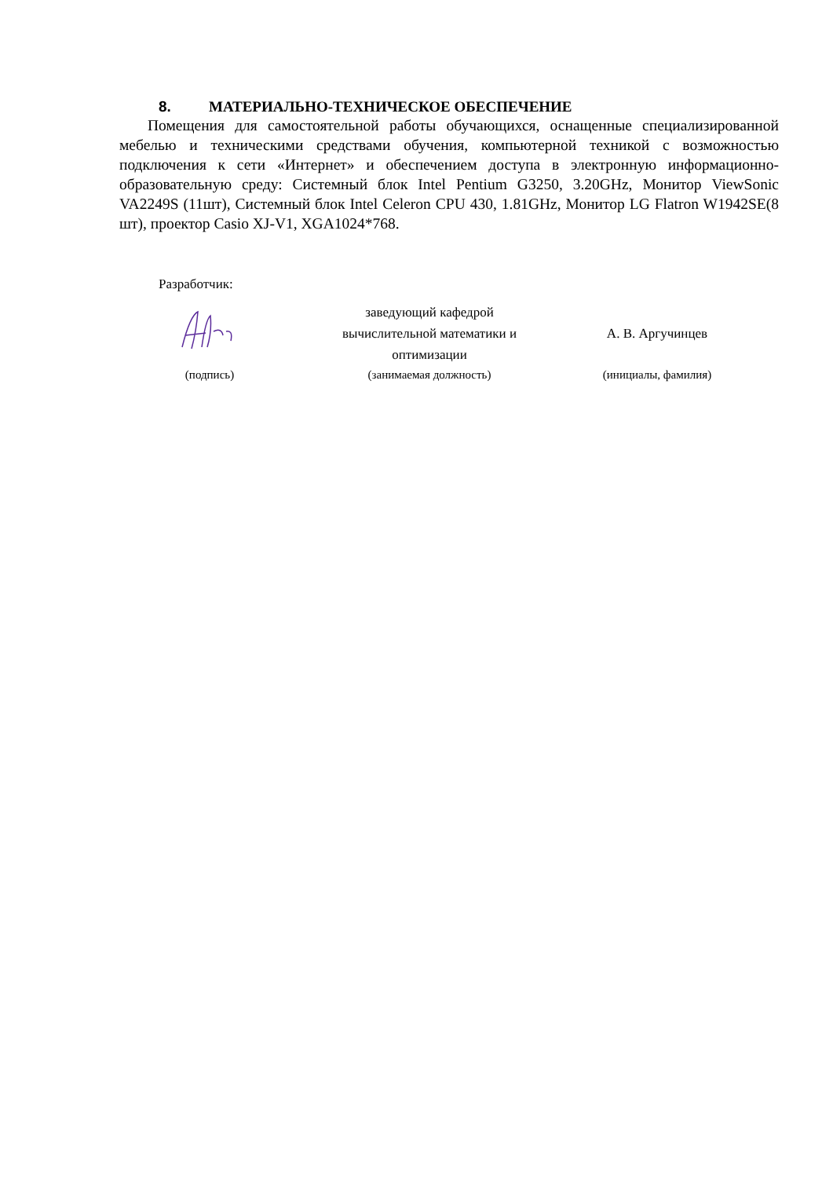8. МАТЕРИАЛЬНО-ТЕХНИЧЕСКОЕ ОБЕСПЕЧЕНИЕ
Помещения для самостоятельной работы обучающихся, оснащенные специализированной мебелью и техническими средствами обучения, компьютерной техникой с возможностью подключения к сети «Интернет» и обеспечением доступа в электронную информационно-образовательную среду: Системный блок Intel Pentium G3250, 3.20GHz, Монитор ViewSonic VA2249S (11шт), Системный блок Intel Celeron CPU 430, 1.81GHz, Монитор LG Flatron W1942SE(8 шт), проектор Casio XJ-V1, XGA1024*768.
Разработчик:
| | заведующий кафедрой вычислительной математики и оптимизации | А. В. Аргучинцев |
| (подпись) | (занимаемая должность) | (инициалы, фамилия) |